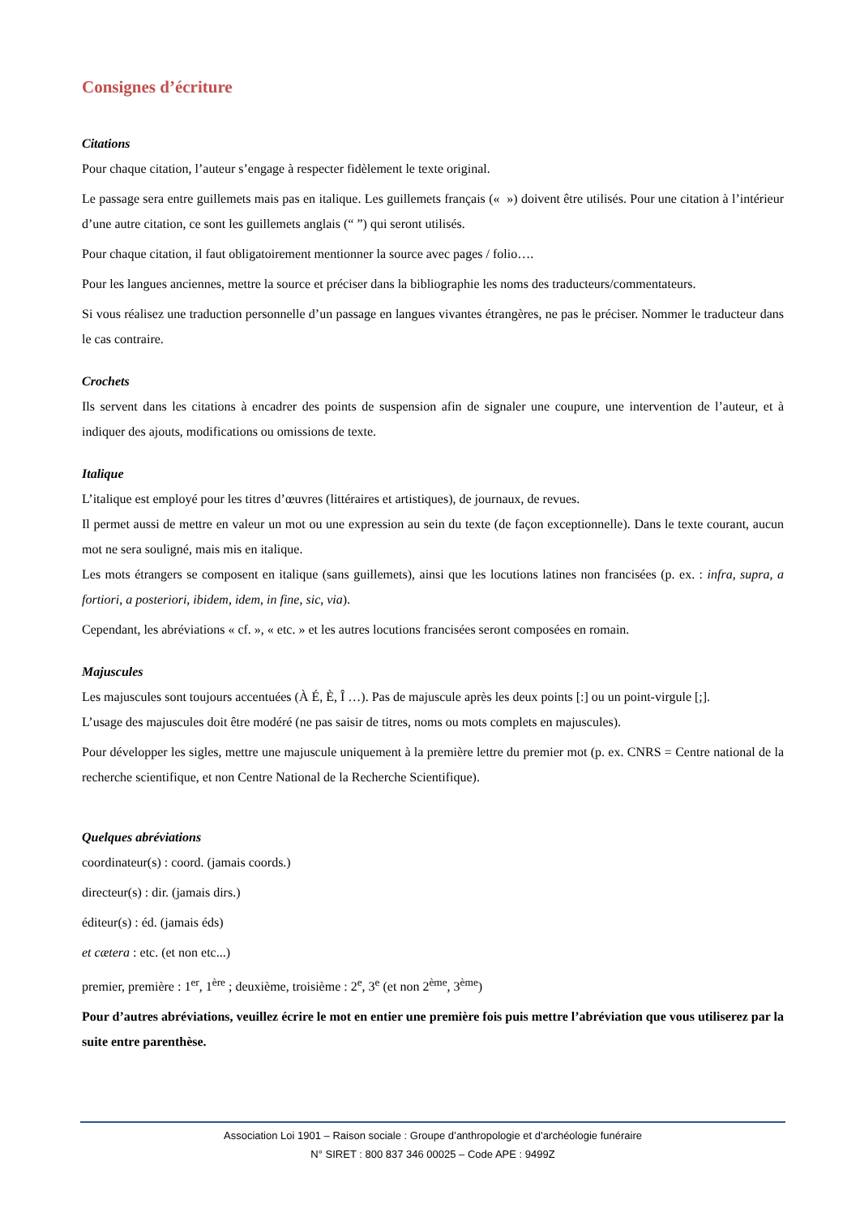Consignes d’écriture
Citations
Pour chaque citation, l’auteur s’engage à respecter fidèlement le texte original.
Le passage sera entre guillemets mais pas en italique. Les guillemets français (« ») doivent être utilisés. Pour une citation à l’intérieur d’une autre citation, ce sont les guillemets anglais (“ ”) qui seront utilisés.
Pour chaque citation, il faut obligatoirement mentionner la source avec pages / folio….
Pour les langues anciennes, mettre la source et préciser dans la bibliographie les noms des traducteurs/commentateurs.
Si vous réalisez une traduction personnelle d’un passage en langues vivantes étrangères, ne pas le préciser. Nommer le traducteur dans le cas contraire.
Crochets
Ils servent dans les citations à encadrer des points de suspension afin de signaler une coupure, une intervention de l’auteur, et à indiquer des ajouts, modifications ou omissions de texte.
Italique
L’italique est employé pour les titres d’œuvres (littéraires et artistiques), de journaux, de revues.
Il permet aussi de mettre en valeur un mot ou une expression au sein du texte (de façon exceptionnelle). Dans le texte courant, aucun mot ne sera souligné, mais mis en italique.
Les mots étrangers se composent en italique (sans guillemets), ainsi que les locutions latines non francisées (p. ex. : infra, supra, a fortiori, a posteriori, ibidem, idem, in fine, sic, via).
Cependant, les abréviations « cf. », « etc. » et les autres locutions francisées seront composées en romain.
Majuscules
Les majuscules sont toujours accentuées (À É, È, Î …). Pas de majuscule après les deux points [:] ou un point-virgule [;].
L’usage des majuscules doit être modéré (ne pas saisir de titres, noms ou mots complets en majuscules).
Pour développer les sigles, mettre une majuscule uniquement à la première lettre du premier mot (p. ex. CNRS = Centre national de la recherche scientifique, et non Centre National de la Recherche Scientifique).
Quelques abréviations
coordinateur(s) : coord. (jamais coords.)
directeur(s) : dir. (jamais dirs.)
éditeur(s) : éd. (jamais éds)
et cætera : etc. (et non etc...)
premier, première : 1<sup>er</sup>, 1<sup>ère</sup> ; deuxième, troisième : 2<sup>e</sup>, 3<sup>e</sup> (et non 2<sup>ème</sup>, 3<sup>ème</sup>)
Pour d’autres abréviations, veuillez écrire le mot en entier une première fois puis mettre l’abréviation que vous utiliserez par la suite entre parenthèse.
Association Loi 1901 – Raison sociale : Groupe d’anthropologie et d’archéologie funéraire
N° SIRET : 800 837 346 00025 – Code APE : 9499Z